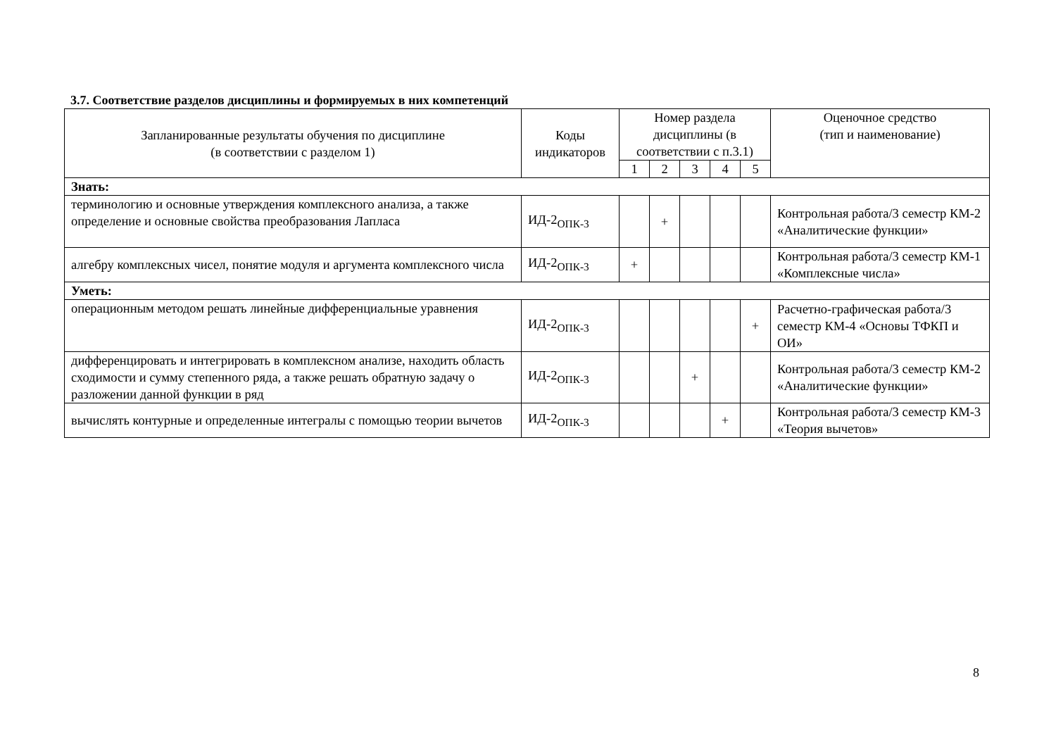3.7. Соответствие разделов дисциплины и формируемых в них компетенций
| Запланированные результаты обучения по дисциплине (в соответствии с разделом 1) | Коды индикаторов | Номер раздела дисциплины (в соответствии с п.3.1) | | | | | Оценочное средство (тип и наименование) |
| --- | --- | --- | --- | --- | --- | --- | --- |
| | | 1 | 2 | 3 | 4 | 5 | |
| Знать: | | | | | | | |
| терминологию и основные утверждения комплексного анализа, а также определение и основные свойства преобразования Лапласа | ИД-2<sub>ОПК-3</sub> | | + | | | | Контрольная работа/3 семестр КМ-2 «Аналитические функции» |
| алгебру комплексных чисел, понятие модуля и аргумента комплексного числа | ИД-2<sub>ОПК-3</sub> | + | | | | | Контрольная работа/3 семестр КМ-1 «Комплексные числа» |
| Уметь: | | | | | | | |
| операционным методом решать линейные дифференциальные уравнения | ИД-2<sub>ОПК-3</sub> | | | | | + | Расчетно-графическая работа/3 семестр КМ-4 «Основы ТФКП и ОИ» |
| дифференцировать и интегрировать в комплексном анализе, находить область сходимости и сумму степенного ряда, а также решать обратную задачу о разложении данной функции в ряд | ИД-2<sub>ОПК-3</sub> | | | + | | | Контрольная работа/3 семестр КМ-2 «Аналитические функции» |
| вычислять контурные и определенные интегралы с помощью теории вычетов | ИД-2<sub>ОПК-3</sub> | | | | + | | Контрольная работа/3 семестр КМ-3 «Теория вычетов» |
8